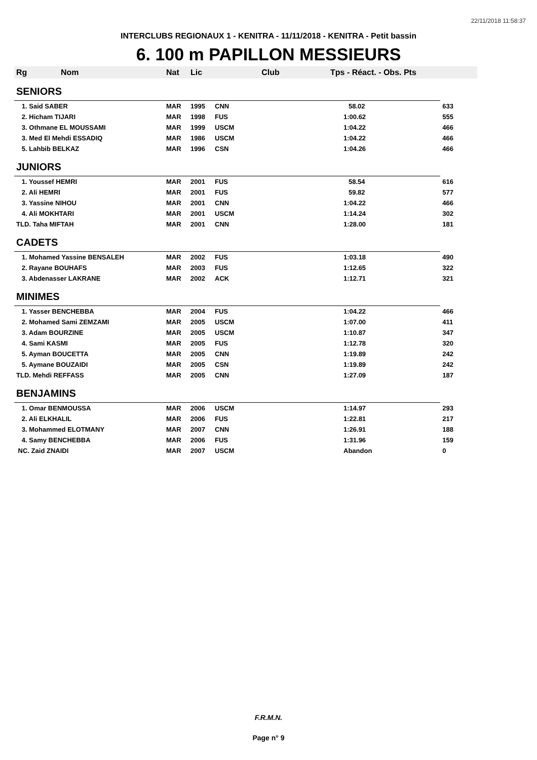22/11/2018 11:58:37
INTERCLUBS REGIONAUX 1 - KENITRA - 11/11/2018 - KENITRA - Petit bassin
6. 100 m PAPILLON MESSIEURS
| Rg | Nom | Nat | Lic | Club | Tps - Réact. - Obs. Pts | |
| --- | --- | --- | --- | --- | --- | --- |
| SENIORS | | | | | | |
| 1. Said SABER | | MAR | 1995 | CNN | 58.02 | 633 |
| 2. Hicham TIJARI | | MAR | 1998 | FUS | 1:00.62 | 555 |
| 3. Othmane EL MOUSSAMI | | MAR | 1999 | USCM | 1:04.22 | 466 |
| 3. Med El Mehdi ESSADIQ | | MAR | 1986 | USCM | 1:04.22 | 466 |
| 5. Lahbib BELKAZ | | MAR | 1996 | CSN | 1:04.26 | 466 |
| JUNIORS | | | | | | |
| 1. Youssef HEMRI | | MAR | 2001 | FUS | 58.54 | 616 |
| 2. Ali HEMRI | | MAR | 2001 | FUS | 59.82 | 577 |
| 3. Yassine NIHOU | | MAR | 2001 | CNN | 1:04.22 | 466 |
| 4. Ali MOKHTARI | | MAR | 2001 | USCM | 1:14.24 | 302 |
| TLD. Taha MIFTAH | | MAR | 2001 | CNN | 1:28.00 | 181 |
| CADETS | | | | | | |
| 1. Mohamed Yassine BENSALEH | | MAR | 2002 | FUS | 1:03.18 | 490 |
| 2. Rayane BOUHAFS | | MAR | 2003 | FUS | 1:12.65 | 322 |
| 3. Abdenasser LAKRANE | | MAR | 2002 | ACK | 1:12.71 | 321 |
| MINIMES | | | | | | |
| 1. Yasser BENCHEBBA | | MAR | 2004 | FUS | 1:04.22 | 466 |
| 2. Mohamed Sami ZEMZAMI | | MAR | 2005 | USCM | 1:07.00 | 411 |
| 3. Adam BOURZINE | | MAR | 2005 | USCM | 1:10.87 | 347 |
| 4. Sami KASMI | | MAR | 2005 | FUS | 1:12.78 | 320 |
| 5. Ayman BOUCETTA | | MAR | 2005 | CNN | 1:19.89 | 242 |
| 5. Aymane BOUZAIDI | | MAR | 2005 | CSN | 1:19.89 | 242 |
| TLD. Mehdi REFFASS | | MAR | 2005 | CNN | 1:27.09 | 187 |
| BENJAMINS | | | | | | |
| 1. Omar BENMOUSSA | | MAR | 2006 | USCM | 1:14.97 | 293 |
| 2. Ali ELKHALIL | | MAR | 2006 | FUS | 1:22.81 | 217 |
| 3. Mohammed ELOTMANY | | MAR | 2007 | CNN | 1:26.91 | 188 |
| 4. Samy BENCHEBBA | | MAR | 2006 | FUS | 1:31.96 | 159 |
| NC. Zaid ZNAIDI | | MAR | 2007 | USCM | Abandon | 0 |
F.R.M.N.
Page n° 9